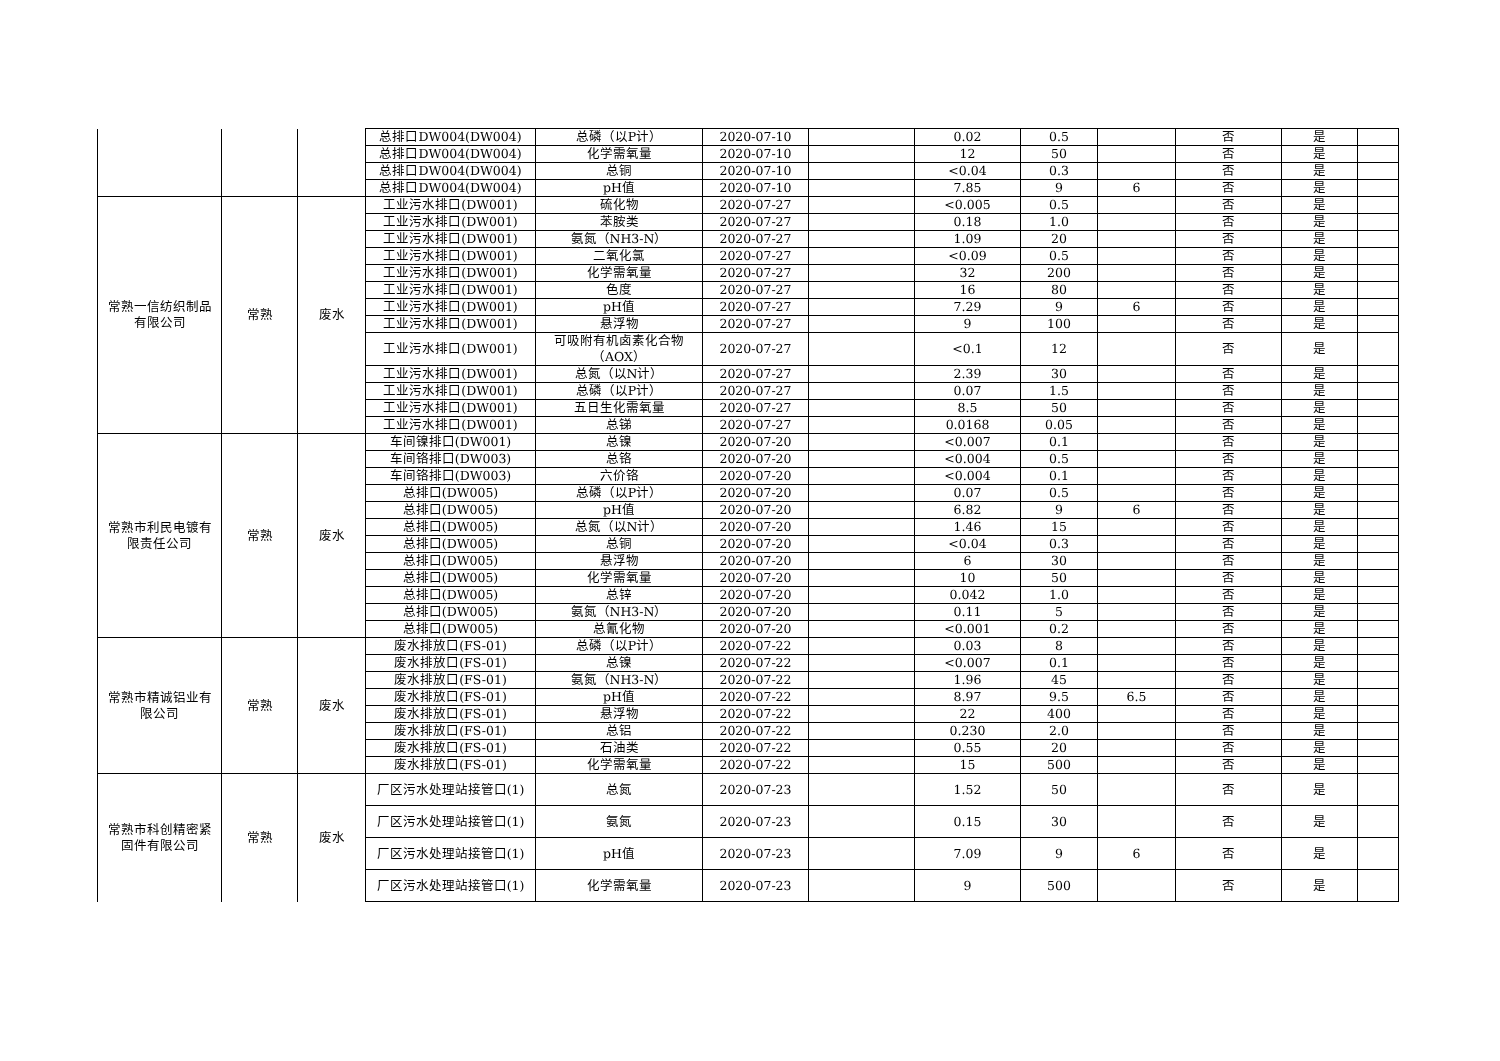| | | | 总排口DW004(DW004) | 总磷（以P计） | 2020-07-10 | | 0.02 | 0.5 | | 否 | 是 | |
| | | | 总排口DW004(DW004) | 化学需氧量 | 2020-07-10 | | 12 | 50 | | 否 | 是 | |
| | | | 总排口DW004(DW004) | 总铜 | 2020-07-10 | | <0.04 | 0.3 | | 否 | 是 | |
| | | | 总排口DW004(DW004) | pH值 | 2020-07-10 | | 7.85 | 9 | 6 | 否 | 是 | |
| 常熟一信纺织制品 有限公司 | 常熟 | 废水 | 工业污水排口(DW001) | 硫化物 | 2020-07-27 | | <0.005 | 0.5 | | 否 | 是 | |
| | | | 工业污水排口(DW001) | 苯胺类 | 2020-07-27 | | 0.18 | 1.0 | | 否 | 是 | |
| | | | 工业污水排口(DW001) | 氨氮（NH3-N） | 2020-07-27 | | 1.09 | 20 | | 否 | 是 | |
| | | | 工业污水排口(DW001) | 二氧化氯 | 2020-07-27 | | <0.09 | 0.5 | | 否 | 是 | |
| | | | 工业污水排口(DW001) | 化学需氧量 | 2020-07-27 | | 32 | 200 | | 否 | 是 | |
| | | | 工业污水排口(DW001) | 色度 | 2020-07-27 | | 16 | 80 | | 否 | 是 | |
| | | | 工业污水排口(DW001) | pH值 | 2020-07-27 | | 7.29 | 9 | 6 | 否 | 是 | |
| | | | 工业污水排口(DW001) | 悬浮物 | 2020-07-27 | | 9 | 100 | | 否 | 是 | |
| | | | 工业污水排口(DW001) | 可吸附有机卤素化合物 （AOX） | 2020-07-27 | | <0.1 | 12 | | 否 | 是 | |
| | | | 工业污水排口(DW001) | 总氮（以N计） | 2020-07-27 | | 2.39 | 30 | | 否 | 是 | |
| | | | 工业污水排口(DW001) | 总磷（以P计） | 2020-07-27 | | 0.07 | 1.5 | | 否 | 是 | |
| | | | 工业污水排口(DW001) | 五日生化需氧量 | 2020-07-27 | | 8.5 | 50 | | 否 | 是 | |
| | | | 工业污水排口(DW001) | 总锑 | 2020-07-27 | | 0.0168 | 0.05 | | 否 | 是 | |
| 常熟市利民电镀有 限责任公司 | 常熟 | 废水 | 车间镍排口(DW001) | 总镍 | 2020-07-20 | | <0.007 | 0.1 | | 否 | 是 | |
| | | | 车间铬排口(DW003) | 总铬 | 2020-07-20 | | <0.004 | 0.5 | | 否 | 是 | |
| | | | 车间铬排口(DW003) | 六价铬 | 2020-07-20 | | <0.004 | 0.1 | | 否 | 是 | |
| | | | 总排口(DW005) | 总磷（以P计） | 2020-07-20 | | 0.07 | 0.5 | | 否 | 是 | |
| | | | 总排口(DW005) | pH值 | 2020-07-20 | | 6.82 | 9 | 6 | 否 | 是 | |
| | | | 总排口(DW005) | 总氮（以N计） | 2020-07-20 | | 1.46 | 15 | | 否 | 是 | |
| | | | 总排口(DW005) | 总铜 | 2020-07-20 | | <0.04 | 0.3 | | 否 | 是 | |
| | | | 总排口(DW005) | 悬浮物 | 2020-07-20 | | 6 | 30 | | 否 | 是 | |
| | | | 总排口(DW005) | 化学需氧量 | 2020-07-20 | | 10 | 50 | | 否 | 是 | |
| | | | 总排口(DW005) | 总锌 | 2020-07-20 | | 0.042 | 1.0 | | 否 | 是 | |
| | | | 总排口(DW005) | 氨氮（NH3-N） | 2020-07-20 | | 0.11 | 5 | | 否 | 是 | |
| | | | 总排口(DW005) | 总氰化物 | 2020-07-20 | | <0.001 | 0.2 | | 否 | 是 | |
| 常熟市精诚铝业有 限公司 | 常熟 | 废水 | 废水排放口(FS-01) | 总磷（以P计） | 2020-07-22 | | 0.03 | 8 | | 否 | 是 | |
| | | | 废水排放口(FS-01) | 总镍 | 2020-07-22 | | <0.007 | 0.1 | | 否 | 是 | |
| | | | 废水排放口(FS-01) | 氨氮（NH3-N） | 2020-07-22 | | 1.96 | 45 | | 否 | 是 | |
| | | | 废水排放口(FS-01) | pH值 | 2020-07-22 | | 8.97 | 9.5 | 6.5 | 否 | 是 | |
| | | | 废水排放口(FS-01) | 悬浮物 | 2020-07-22 | | 22 | 400 | | 否 | 是 | |
| | | | 废水排放口(FS-01) | 总铝 | 2020-07-22 | | 0.230 | 2.0 | | 否 | 是 | |
| | | | 废水排放口(FS-01) | 石油类 | 2020-07-22 | | 0.55 | 20 | | 否 | 是 | |
| | | | 废水排放口(FS-01) | 化学需氧量 | 2020-07-22 | | 15 | 500 | | 否 | 是 | |
| 常熟市科创精密紧 固件有限公司 | 常熟 | 废水 | 厂区污水处理站接管口(1) | 总氮 | 2020-07-23 | | 1.52 | 50 | | 否 | 是 | |
| | | | 厂区污水处理站接管口(1) | 氨氮 | 2020-07-23 | | 0.15 | 30 | | 否 | 是 | |
| | | | 厂区污水处理站接管口(1) | pH值 | 2020-07-23 | | 7.09 | 9 | 6 | 否 | 是 | |
| | | | 厂区污水处理站接管口(1) | 化学需氧量 | 2020-07-23 | | 9 | 500 | | 否 | 是 | |